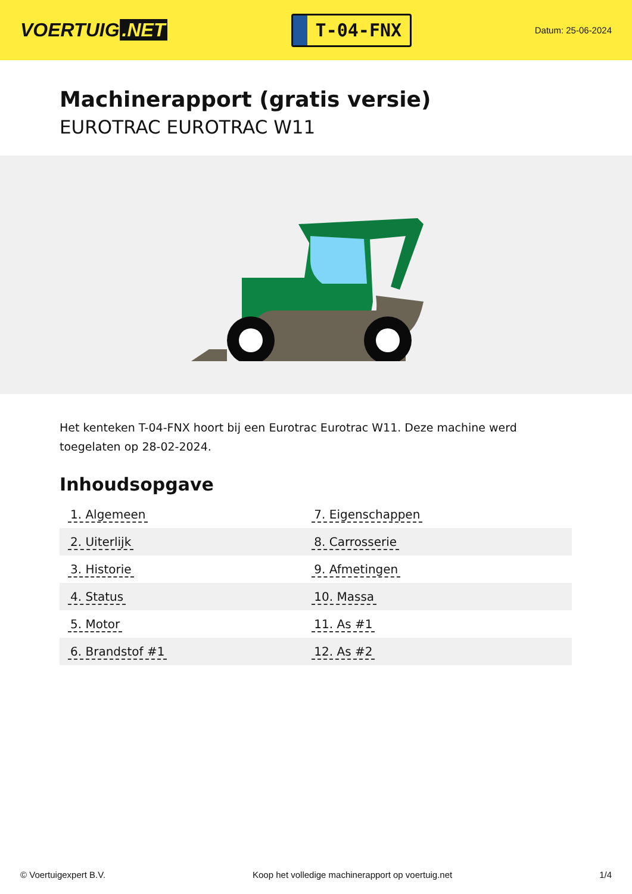VOERTUIG.NET
T-04-FNX
Datum: 25-06-2024
Machinerapport (gratis versie)
EUROTRAC EUROTRAC W11
Het kenteken T-04-FNX hoort bij een Eurotrac Eurotrac W11. Deze machine werd toegelaten op 28-02-2024.
Inhoudsopgave
| 1. Algemeen | 7. Eigenschappen |
| 2. Uiterlijk | 8. Carrosserie |
| 3. Historie | 9. Afmetingen |
| 4. Status | 10. Massa |
| 5. Motor | 11. As #1 |
| 6. Brandstof #1 | 12. As #2 |
© Voertuigexpert B.V. Koop het volledige machinerapport op voertuig.net 1/4